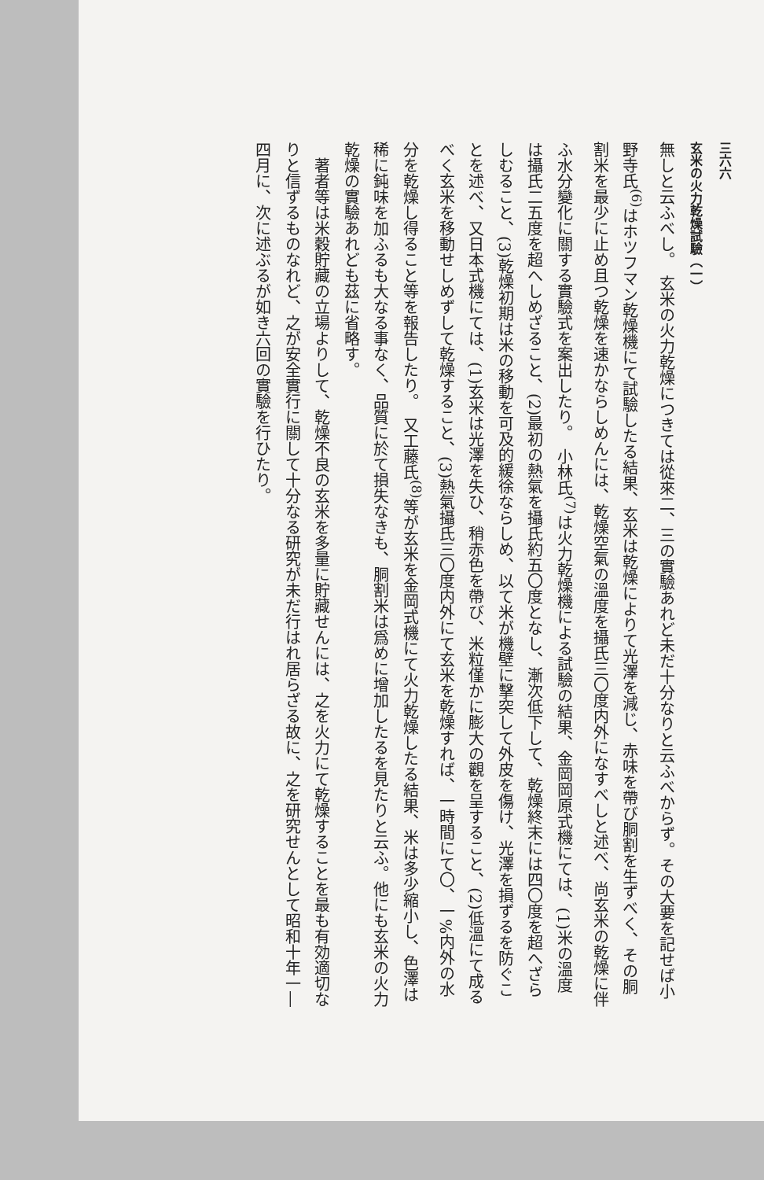三六六
玄米の火力乾燥試驗（一）
無しと云ふべし。　玄米の火力乾燥につきては從來二、三の實驗あれど未だ十分なりと云ふべからず。その大要を記せば小野寺氏<sup>(6)</sup>はホツフマン乾燥機にて試驗したる結果、玄米は乾燥によりて光澤を減じ、赤味を帶び胴割を生ずべく、その胴割米を最少に止め且つ乾燥を速かならしめんには、乾燥空氣の溫度を攝氏三〇度内外になすべしと述べ、尚玄米の乾燥に伴ふ水分變化に關する實驗式を案出したり。　小林氏<sup>(7)</sup>は火力乾燥機による試驗の結果、金岡岡原式機にては、(1)米の溫度は攝氏二五度を超へしめざること、(2)最初の熱氣を攝氏約五〇度となし、漸次低下して、乾燥終末には四〇度を超へざらしむること、(3)乾燥初期は米の移動を可及的緩徐ならしめ、以て米が機壁に擊突して外皮を傷け、光澤を損ずるを防ぐことを述べ、又日本式機にては、(1)玄米は光澤を失ひ、稍赤色を帶び、米粒僅かに膨大の觀を呈すること、(2)低溫にて成るべく玄米を移動せしめずして乾燥すること、(3)熱氣攝氏三〇度内外にて玄米を乾燥すれば、一時間にて〇、一%内外の水分を乾燥し得ること等を報告したり。　又工藤氏<sup>(8)</sup>等が玄米を金岡式機にて火力乾燥したる結果、米は多少縮小し、色澤は稀に鈍味を加ふるも大なる事なく、品質に於て損失なきも、胴割米は爲めに增加したるを見たりと云ふ。他にも玄米の火力乾燥の實驗あれども茲に省略す。
　著者等は米穀貯藏の立場よりして、乾燥不良の玄米を多量に貯藏せんには、之を火力にて乾燥することを最も有効適切なりと信ずるものなれど、之が安全實行に關して十分なる研究が未だ行はれ居らざる故に、之を研究せんとして昭和十年一―四月に、次に述ぶるが如き六回の實驗を行ひたり。